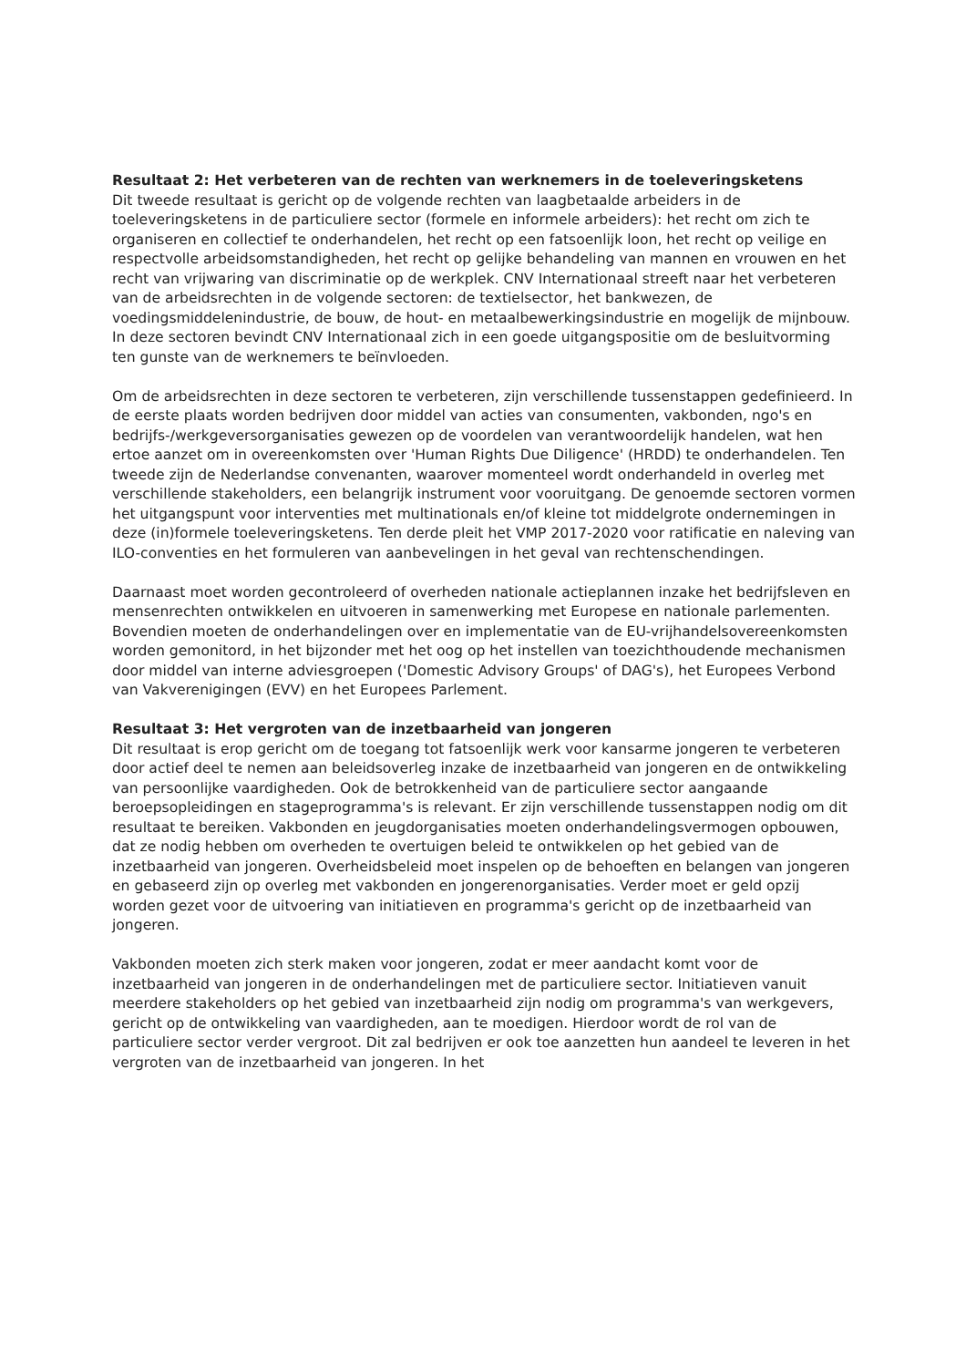Resultaat 2: Het verbeteren van de rechten van werknemers in de toeleveringsketens
Dit tweede resultaat is gericht op de volgende rechten van laagbetaalde arbeiders in de toeleveringsketens in de particuliere sector (formele en informele arbeiders): het recht om zich te organiseren en collectief te onderhandelen, het recht op een fatsoenlijk loon, het recht op veilige en respectvolle arbeidsomstandigheden, het recht op gelijke behandeling van mannen en vrouwen en het recht van vrijwaring van discriminatie op de werkplek. CNV Internationaal streeft naar het verbeteren van de arbeidsrechten in de volgende sectoren: de textielsector, het bankwezen, de voedingsmiddelenindustrie, de bouw, de hout- en metaalbewerkingsindustrie en mogelijk de mijnbouw. In deze sectoren bevindt CNV Internationaal zich in een goede uitgangspositie om de besluitvorming ten gunste van de werknemers te beïnvloeden.
Om de arbeidsrechten in deze sectoren te verbeteren, zijn verschillende tussenstappen gedefinieerd. In de eerste plaats worden bedrijven door middel van acties van consumenten, vakbonden, ngo's en bedrijfs-/werkgeversorganisaties gewezen op de voordelen van verantwoordelijk handelen, wat hen ertoe aanzet om in overeenkomsten over 'Human Rights Due Diligence' (HRDD) te onderhandelen. Ten tweede zijn de Nederlandse convenanten, waarover momenteel wordt onderhandeld in overleg met verschillende stakeholders, een belangrijk instrument voor vooruitgang. De genoemde sectoren vormen het uitgangspunt voor interventies met multinationals en/of kleine tot middelgrote ondernemingen in deze (in)formele toeleveringsketens. Ten derde pleit het VMP 2017-2020 voor ratificatie en naleving van ILO-conventies en het formuleren van aanbevelingen in het geval van rechtenschendingen.
Daarnaast moet worden gecontroleerd of overheden nationale actieplannen inzake het bedrijfsleven en mensenrechten ontwikkelen en uitvoeren in samenwerking met Europese en nationale parlementen. Bovendien moeten de onderhandelingen over en implementatie van de EU-vrijhandelsovereenkomsten worden gemonitord, in het bijzonder met het oog op het instellen van toezichthoudende mechanismen door middel van interne adviesgroepen ('Domestic Advisory Groups' of DAG's), het Europees Verbond van Vakverenigingen (EVV) en het Europees Parlement.
Resultaat 3: Het vergroten van de inzetbaarheid van jongeren
Dit resultaat is erop gericht om de toegang tot fatsoenlijk werk voor kansarme jongeren te verbeteren door actief deel te nemen aan beleidsoverleg inzake de inzetbaarheid van jongeren en de ontwikkeling van persoonlijke vaardigheden. Ook de betrokkenheid van de particuliere sector aangaande beroepsopleidingen en stageprogramma's is relevant. Er zijn verschillende tussenstappen nodig om dit resultaat te bereiken. Vakbonden en jeugdorganisaties moeten onderhandelingsvermogen opbouwen, dat ze nodig hebben om overheden te overtuigen beleid te ontwikkelen op het gebied van de inzetbaarheid van jongeren. Overheidsbeleid moet inspelen op de behoeften en belangen van jongeren en gebaseerd zijn op overleg met vakbonden en jongerenorganisaties. Verder moet er geld opzij worden gezet voor de uitvoering van initiatieven en programma's gericht op de inzetbaarheid van jongeren.
Vakbonden moeten zich sterk maken voor jongeren, zodat er meer aandacht komt voor de inzetbaarheid van jongeren in de onderhandelingen met de particuliere sector. Initiatieven vanuit meerdere stakeholders op het gebied van inzetbaarheid zijn nodig om programma's van werkgevers, gericht op de ontwikkeling van vaardigheden, aan te moedigen. Hierdoor wordt de rol van de particuliere sector verder vergroot. Dit zal bedrijven er ook toe aanzetten hun aandeel te leveren in het vergroten van de inzetbaarheid van jongeren. In het